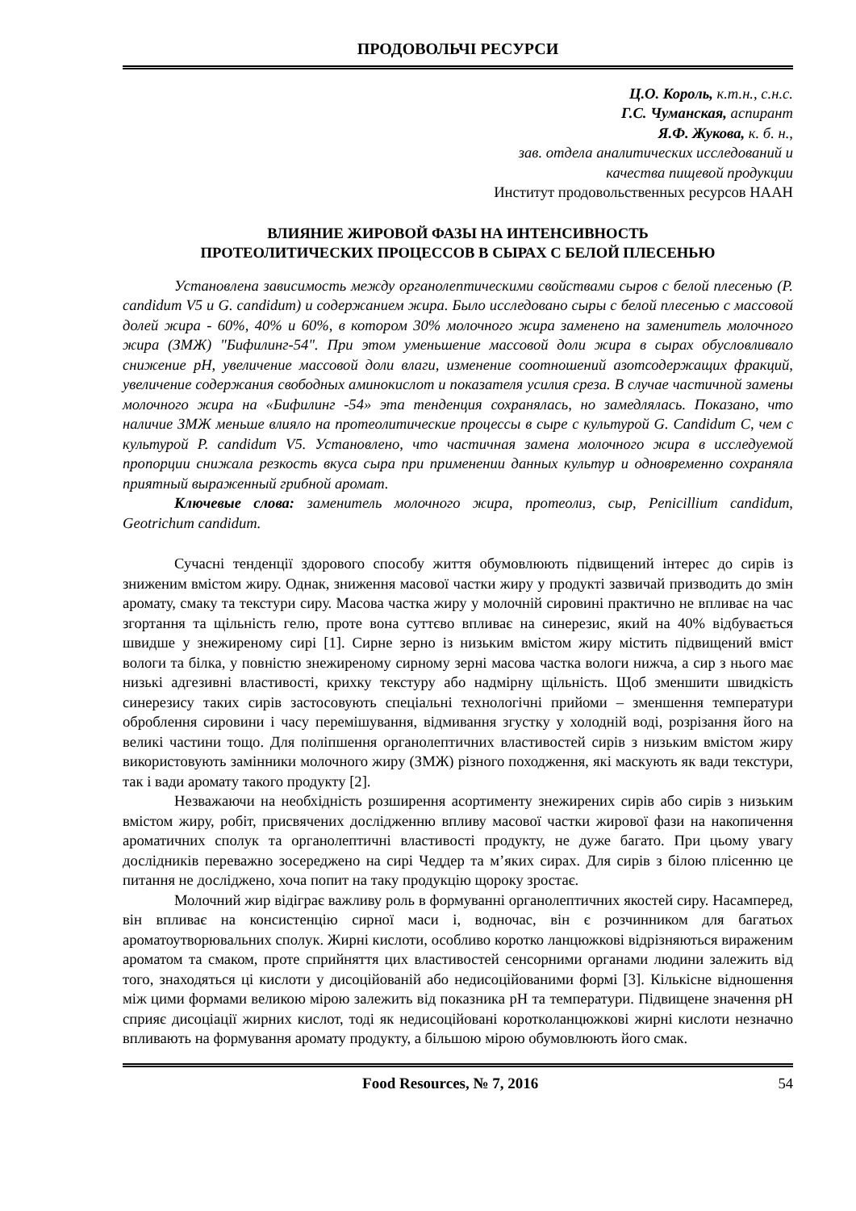ПРОДОВОЛЬЧІ РЕСУРСИ
Ц.О. Король, к.т.н., с.н.с.
Г.С. Чуманская, аспирант
Я.Ф. Жукова, к. б. н.,
зав. отдела аналитических исследований и
качества пищевой продукции
Институт продовольственных ресурсов НААН
ВЛИЯНИЕ ЖИРОВОЙ ФАЗЫ НА ИНТЕНСИВНОСТЬ
ПРОТЕОЛИТИЧЕСКИХ ПРОЦЕССОВ В СЫРАХ С БЕЛОЙ ПЛЕСЕНЬЮ
Установлена зависимость между органолептическими свойствами сыров с белой плесенью (P. candidum V5 и G. candidum) и содержанием жира. Было исследовано сыры с белой плесенью с массовой долей жира - 60%, 40% и 60%, в котором 30% молочного жира заменено на заменитель молочного жира (ЗМЖ) "Бифилинг-54". При этом уменьшение массовой доли жира в сырах обусловливало снижение рН, увеличение массовой доли влаги, изменение соотношений азотсодержащих фракций, увеличение содержания свободных аминокислот и показателя усилия среза. В случае частичной замены молочного жира на «Бифилинг -54» эта тенденция сохранялась, но замедлялась. Показано, что наличие ЗМЖ меньше влияло на протеолитические процессы в сыре с культурой G. Candidum C, чем с культурой P. candidum V5. Установлено, что частичная замена молочного жира в исследуемой пропорции снижала резкость вкуса сыра при применении данных культур и одновременно сохраняла приятный выраженный грибной аромат.
Ключевые слова: заменитель молочного жира, протеолиз, сыр, Penicillium candidum, Geotrichum candidum.
Сучасні тенденції здорового способу життя обумовлюють підвищений інтерес до сирів із зниженим вмістом жиру. Однак, зниження масової частки жиру у продукті зазвичай призводить до змін аромату, смаку та текстури сиру. Масова частка жиру у молочній сировині практично не впливає на час згортання та щільність гелю, проте вона суттєво впливає на синерезис, який на 40% відбувається швидше у знежиреному сирі [1]. Сирне зерно із низьким вмістом жиру містить підвищений вміст вологи та білка, у повністю знежиреному сирному зерні масова частка вологи нижча, а сир з нього має низькі адгезивні властивості, крихку текстуру або надмірну щільність. Щоб зменшити швидкість синерезису таких сирів застосовують спеціальні технологічні прийоми – зменшення температури оброблення сировини і часу перемішування, відмивання згустку у холодній воді, розрізання його на великі частини тощо. Для поліпшення органолептичних властивостей сирів з низьким вмістом жиру використовують замінники молочного жиру (ЗМЖ) різного походження, які маскують як вади текстури, так і вади аромату такого продукту [2].
Незважаючи на необхідність розширення асортименту знежирених сирів або сирів з низьким вмістом жиру, робіт, присвячених дослідженню впливу масової частки жирової фази на накопичення ароматичних сполук та органолептичні властивості продукту, не дуже багато. При цьому увагу дослідників переважно зосереджено на сирі Чеддер та м’яких сирах. Для сирів з білою плісенню це питання не досліджено, хоча попит на таку продукцію щороку зростає.
Молочний жир відіграє важливу роль в формуванні органолептичних якостей сиру. Насамперед, він впливає на консистенцію сирної маси і, водночас, він є розчинником для багатьох ароматоутворювальних сполук. Жирні кислоти, особливо коротко ланцюжкові відрізняються вираженим ароматом та смаком, проте сприйняття цих властивостей сенсорними органами людини залежить від того, знаходяться ці кислоти у дисоційованій або недисоційованими формі [3]. Кількісне відношення між цими формами великою мірою залежить від показника рН та температури. Підвищене значення рН сприяє дисоціації жирних кислот, тоді як недисоційовані коротколанцюжкові жирні кислоти незначно впливають на формування аромату продукту, а більшою мірою обумовлюють його смак.
Food Resources, № 7, 2016 54